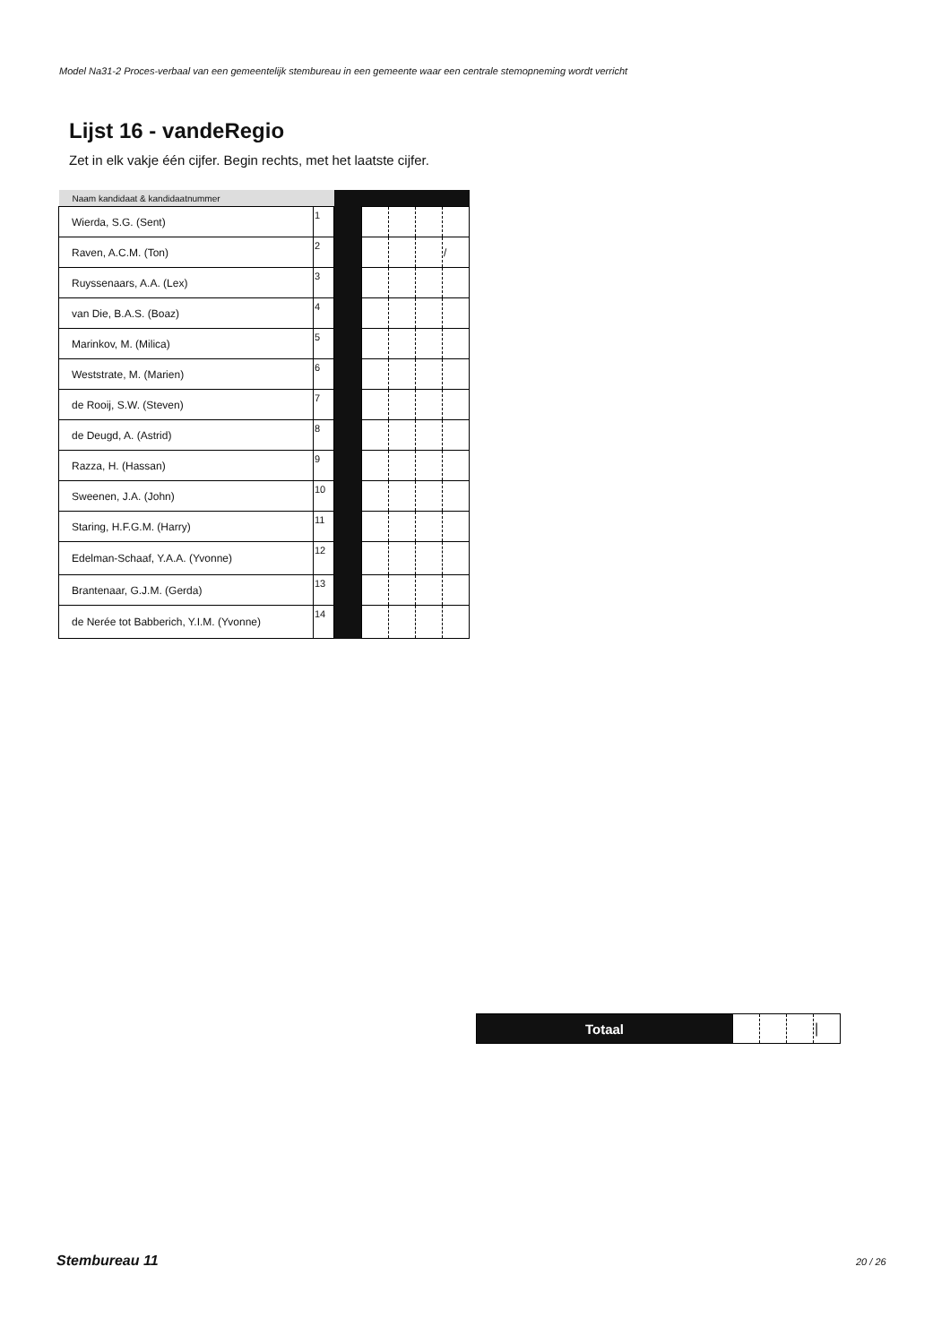Model Na31-2 Proces-verbaal van een gemeentelijk stembureau in een gemeente waar een centrale stemopneming wordt verricht
Lijst 16 - vandeRegio
Zet in elk vakje één cijfer. Begin rechts, met het laatste cijfer.
| Naam kandidaat & kandidaatnummer | | | | | | |
| --- | --- | --- | --- | --- | --- | --- |
| Wierda, S.G. (Sent) | 1 | | | | | |
| Raven, A.C.M. (Ton) | 2 | | | | | / |
| Ruyssenaars, A.A. (Lex) | 3 | | | | | |
| van Die, B.A.S. (Boaz) | 4 | | | | | |
| Marinkov, M. (Milica) | 5 | | | | | |
| Weststrate, M. (Marien) | 6 | | | | | |
| de Rooij, S.W. (Steven) | 7 | | | | | |
| de Deugd, A. (Astrid) | 8 | | | | | |
| Razza, H. (Hassan) | 9 | | | | | |
| Sweenen, J.A. (John) | 10 | | | | | |
| Staring, H.F.G.M. (Harry) | 11 | | | | | |
| Edelman-Schaaf, Y.A.A. (Yvonne) | 12 | | | | | |
| Brantenaar, G.J.M. (Gerda) | 13 | | | | | |
| de Nerée tot Babberich, Y.I.M. (Yvonne) | 14 | | | | | |
| Totaal | | | | / |
Stembureau 11 20 / 26